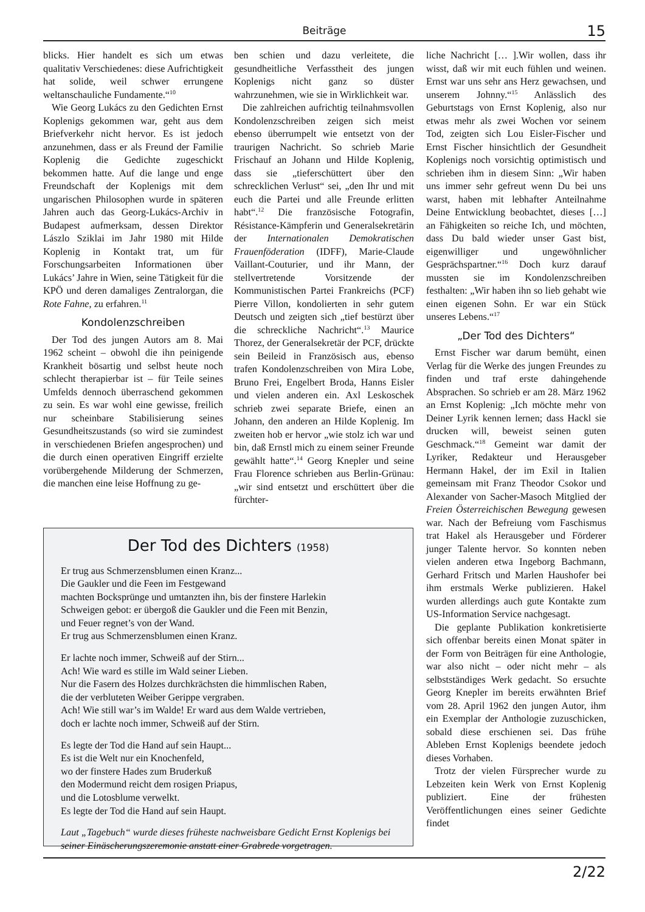Beiträge 15
blicks. Hier handelt es sich um etwas qualitativ Verschiedenes: diese Aufrichtigkeit hat solide, weil schwer errungene weltanschauliche Fundamente.“<sup>10</sup>
Wie Georg Lukács zu den Gedichten Ernst Koplenigs gekommen war, geht aus dem Briefverkehr nicht hervor. Es ist jedoch anzunehmen, dass er als Freund der Familie Koplenig die Gedichte zugeschickt bekommen hatte. Auf die lange und enge Freundschaft der Koplenigs mit dem ungarischen Philosophen wurde in späteren Jahren auch das Georg-Lukács-Archiv in Budapest aufmerksam, dessen Direktor Lászlo Sziklai im Jahr 1980 mit Hilde Koplenig in Kontakt trat, um für Forschungsarbeiten Informationen über Lukács’ Jahre in Wien, seine Tätigkeit für die KPÖ und deren damaliges Zentralorgan, die Rote Fahne, zu erfahren.<sup>11</sup>
Kondolenzschreiben
Der Tod des jungen Autors am 8. Mai 1962 scheint – obwohl die ihn peinigende Krankheit bösartig und selbst heute noch schlecht therapierbar ist – für Teile seines Umfelds dennoch überraschend gekommen zu sein. Es war wohl eine gewisse, freilich nur scheinbare Stabilisierung seines Gesundheitszustands (so wird sie zumindest in verschiedenen Briefen angesprochen) und die durch einen operativen Eingriff erzielte vorübergehende Milderung der Schmerzen, die manchen eine leise Hoffnung zu ge-
ben schien und dazu verleitete, die gesundheitliche Verfasstheit des jungen Koplenigs nicht ganz so düster wahrzunehmen, wie sie in Wirklichkeit war.
Die zahlreichen aufrichtig teilnahmsvollen Kondolenzschreiben zeigen sich meist ebenso überrumpelt wie entsetzt von der traurigen Nachricht. So schrieb Marie Frischauf an Johann und Hilde Koplenig, dass sie „tieferschüttert über den schrecklichen Verlust“ sei, „den Ihr und mit euch die Partei und alle Freunde erlitten habt“.<sup>12</sup> Die französische Fotografin, Résistance-Kämpferin und Generalsekretärin der Internationalen Demokratischen Frauenföderation (IDFF), Marie-Claude Vaillant-Couturier, und ihr Mann, der stellvertretende Vorsitzende der Kommunistischen Partei Frankreichs (PCF) Pierre Villon, kondolierten in sehr gutem Deutsch und zeigten sich „tief bestürzt über die schreckliche Nachricht“.<sup>13</sup> Maurice Thorez, der Generalsekretär der PCF, drückte sein Beileid in Französisch aus, ebenso trafen Kondolenzschreiben von Mira Lobe, Bruno Frei, Engelbert Broda, Hanns Eisler und vielen anderen ein. Axl Leskoschek schrieb zwei separate Briefe, einen an Johann, den anderen an Hilde Koplenig. Im zweiten hob er hervor „wie stolz ich war und bin, daß Ernstl mich zu einem seiner Freunde gewählt hatte“.<sup>14</sup> Georg Knepler und seine Frau Florence schrieben aus Berlin-Grünau: „wir sind entsetzt und erschüttert über die fürchter-
liche Nachricht [… ].Wir wollen, dass ihr wisst, daß wir mit euch fühlen und weinen. Ernst war uns sehr ans Herz gewachsen, und unserem Johnny.“<sup>15</sup> Anlässlich des Geburtstags von Ernst Koplenig, also nur etwas mehr als zwei Wochen vor seinem Tod, zeigten sich Lou Eisler-Fischer und Ernst Fischer hinsichtlich der Gesundheit Koplenigs noch vorsichtig optimistisch und schrieben ihm in diesem Sinn: „Wir haben uns immer sehr gefreut wenn Du bei uns warst, haben mit lebhafter Anteilnahme Deine Entwicklung beobachtet, dieses […] an Fähigkeiten so reiche Ich, und möchten, dass Du bald wieder unser Gast bist, eigenwilliger und ungewöhnlicher Gesprächspartner.“<sup>16</sup> Doch kurz darauf mussten sie im Kondolenzschreiben festhalten: „Wir haben ihn so lieb gehabt wie einen eigenen Sohn. Er war ein Stück unseres Lebens.“<sup>17</sup>
„Der Tod des Dichters“
Ernst Fischer war darum bemüht, einen Verlag für die Werke des jungen Freundes zu finden und traf erste dahingehende Absprachen. So schrieb er am 28. März 1962 an Ernst Koplenig: „Ich möchte mehr von Deiner Lyrik kennen lernen; dass Hackl sie drucken will, beweist seinen guten Geschmack.“<sup>18</sup> Gemeint war damit der Lyriker, Redakteur und Herausgeber Hermann Hakel, der im Exil in Italien gemeinsam mit Franz Theodor Csokor und Alexander von Sacher-Masoch Mitglied der Freien Österreichischen Bewegung gewesen war. Nach der Befreiung vom Faschismus trat Hakel als Herausgeber und Förderer junger Talente hervor. So konnten neben vielen anderen etwa Ingeborg Bachmann, Gerhard Fritsch und Marlen Haushofer bei ihm erstmals Werke publizieren. Hakel wurden allerdings auch gute Kontakte zum US-Information Service nachgesagt.
Die geplante Publikation konkretisierte sich offenbar bereits einen Monat später in der Form von Beiträgen für eine Anthologie, war also nicht – oder nicht mehr – als selbstständiges Werk gedacht. So ersuchte Georg Knepler im bereits erwähnten Brief vom 28. April 1962 den jungen Autor, ihm ein Exemplar der Anthologie zuzuschicken, sobald diese erschienen sei. Das frühe Ableben Ernst Koplenigs beendete jedoch dieses Vorhaben.
Trotz der vielen Fürsprecher wurde zu Lebzeiten kein Werk von Ernst Koplenig publiziert. Eine der frühesten Veröffentlichungen eines seiner Gedichte findet
Der Tod des Dichters (1958)
Er trug aus Schmerzensblumen einen Kranz...
Die Gaukler und die Feen im Festgewand
machten Bocksprünge und umtanzten ihn, bis der finstere Harlekin
Schweigen gebot: er übergoß die Gaukler und die Feen mit Benzin,
und Feuer regnet’s von der Wand.
Er trug aus Schmerzensblumen einen Kranz.
Er lachte noch immer, Schweiß auf der Stirn...
Ach! Wie ward es stille im Wald seiner Lieben.
Nur die Fasern des Holzes durchkrächsten die himmlischen Raben,
die der verbluteten Weiber Gerippe vergraben.
Ach! Wie still war’s im Walde! Er ward aus dem Walde vertrieben,
doch er lachte noch immer, Schweiß auf der Stirn.
Es legte der Tod die Hand auf sein Haupt...
Es ist die Welt nur ein Knochenfeld,
wo der finstere Hades zum Bruderkuß
den Modermund reicht dem rosigen Priapus,
und die Lotosblume verwelkt.
Es legte der Tod die Hand auf sein Haupt.
Laut „Tagebuch“ wurde dieses früheste nachweisbare Gedicht Ernst Koplenigs bei seiner Einäscherungszeremonie anstatt einer Grabrede vorgetragen.
2/22